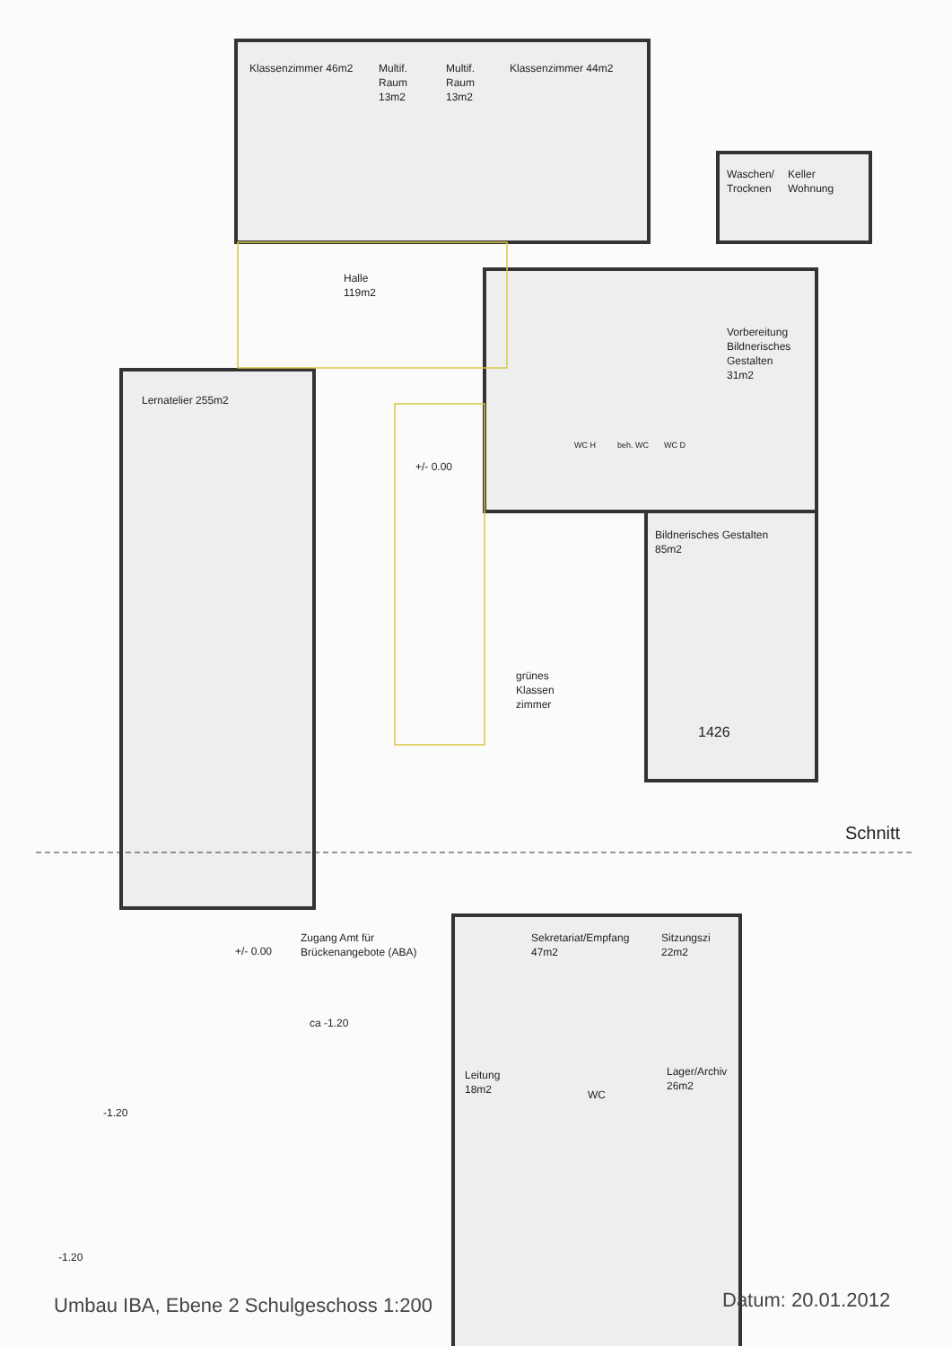Klassenzimmer 46m2
Multif.
Raum
13m2
Multif.
Raum
13m2
Klassenzimmer 44m2
Waschen/
Trocknen
Keller
Wohnung
Halle
119m2
Vorbereitung
Bildnerisches
Gestalten
31m2
Lernatelier 255m2
+/- 0.00
WC H beh. WC WC D
Bildnerisches Gestalten
85m2
grünes
Klassen
zimmer
1426
Schnitt
Zugang Amt für
Brückenangebote (ABA)
+/- 0.00
Sekretariat/Empfang
47m2
Sitzungszi
22m2
ca -1.20
Leitung
18m2
Lager/Archiv
26m2
WC
-1.20
-1.20
Umbau IBA, Ebene 2 Schulgeschoss 1:200
Datum: 20.01.2012